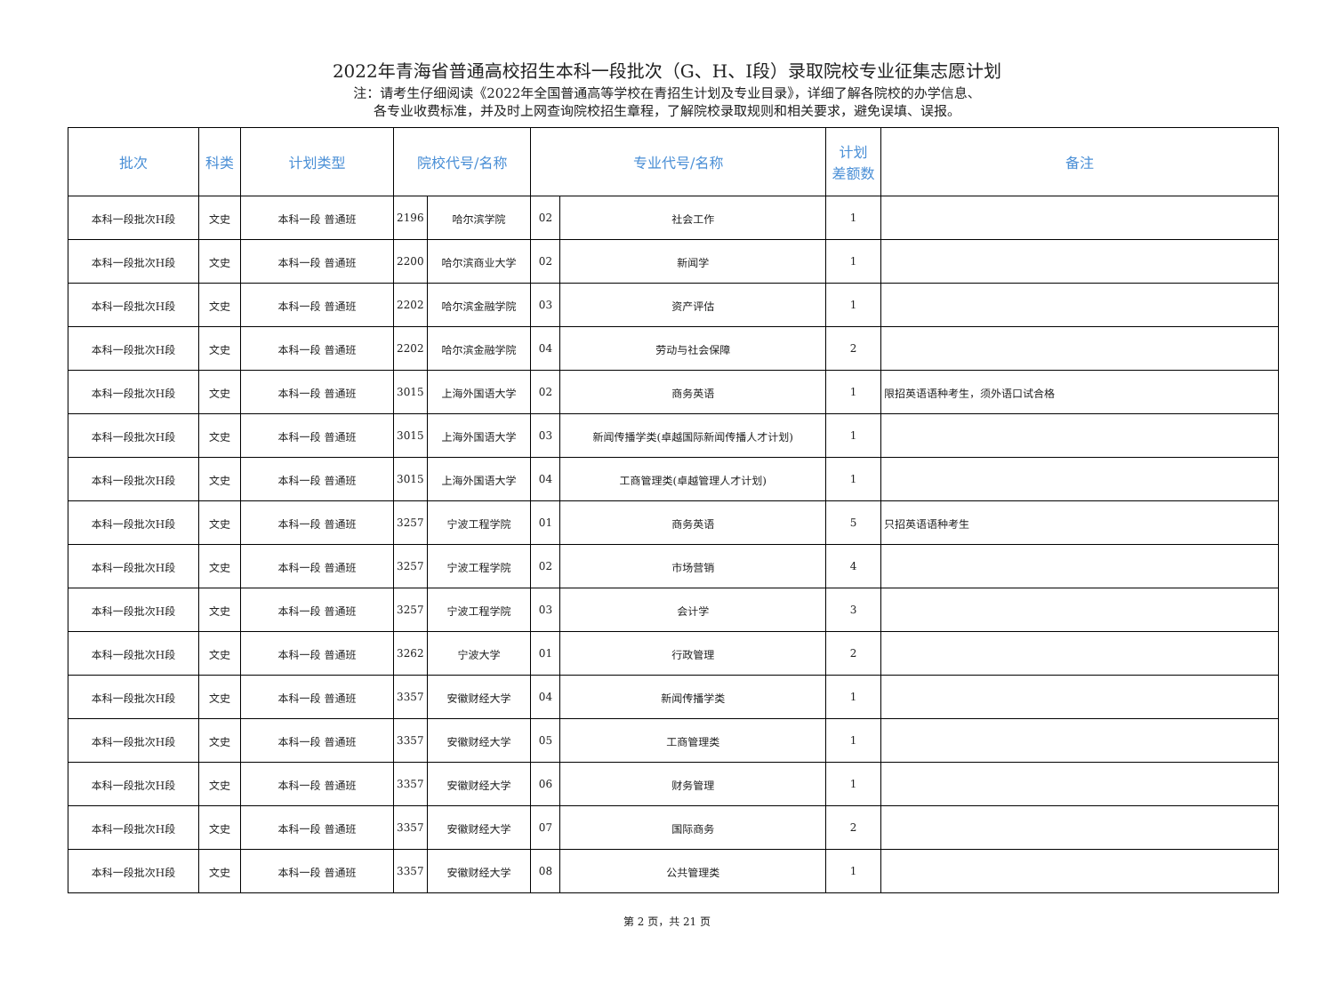2022年青海省普通高校招生本科一段批次（G、H、I段）录取院校专业征集志愿计划
注：请考生仔细阅读《2022年全国普通高等学校在青招生计划及专业目录》，详细了解各院校的办学信息、
各专业收费标准，并及时上网查询院校招生章程，了解院校录取规则和相关要求，避免误填、误报。
| 批次 | 科类 | 计划类型 | 院校代号/名称 | | 专业代号/名称 | | 计划 差额数 | 备注 |
| --- | --- | --- | --- | --- | --- | --- | --- | --- |
| 本科一段批次H段 | 文史 | 本科一段 普通班 | 2196 | 哈尔滨学院 | 02 | 社会工作 | 1 | |
| 本科一段批次H段 | 文史 | 本科一段 普通班 | 2200 | 哈尔滨商业大学 | 02 | 新闻学 | 1 | |
| 本科一段批次H段 | 文史 | 本科一段 普通班 | 2202 | 哈尔滨金融学院 | 03 | 资产评估 | 1 | |
| 本科一段批次H段 | 文史 | 本科一段 普通班 | 2202 | 哈尔滨金融学院 | 04 | 劳动与社会保障 | 2 | |
| 本科一段批次H段 | 文史 | 本科一段 普通班 | 3015 | 上海外国语大学 | 02 | 商务英语 | 1 | 限招英语语种考生，须外语口试合格 |
| 本科一段批次H段 | 文史 | 本科一段 普通班 | 3015 | 上海外国语大学 | 03 | 新闻传播学类(卓越国际新闻传播人才计划) | 1 | |
| 本科一段批次H段 | 文史 | 本科一段 普通班 | 3015 | 上海外国语大学 | 04 | 工商管理类(卓越管理人才计划) | 1 | |
| 本科一段批次H段 | 文史 | 本科一段 普通班 | 3257 | 宁波工程学院 | 01 | 商务英语 | 5 | 只招英语语种考生 |
| 本科一段批次H段 | 文史 | 本科一段 普通班 | 3257 | 宁波工程学院 | 02 | 市场营销 | 4 | |
| 本科一段批次H段 | 文史 | 本科一段 普通班 | 3257 | 宁波工程学院 | 03 | 会计学 | 3 | |
| 本科一段批次H段 | 文史 | 本科一段 普通班 | 3262 | 宁波大学 | 01 | 行政管理 | 2 | |
| 本科一段批次H段 | 文史 | 本科一段 普通班 | 3357 | 安徽财经大学 | 04 | 新闻传播学类 | 1 | |
| 本科一段批次H段 | 文史 | 本科一段 普通班 | 3357 | 安徽财经大学 | 05 | 工商管理类 | 1 | |
| 本科一段批次H段 | 文史 | 本科一段 普通班 | 3357 | 安徽财经大学 | 06 | 财务管理 | 1 | |
| 本科一段批次H段 | 文史 | 本科一段 普通班 | 3357 | 安徽财经大学 | 07 | 国际商务 | 2 | |
| 本科一段批次H段 | 文史 | 本科一段 普通班 | 3357 | 安徽财经大学 | 08 | 公共管理类 | 1 | |
第 2 页，共 21 页